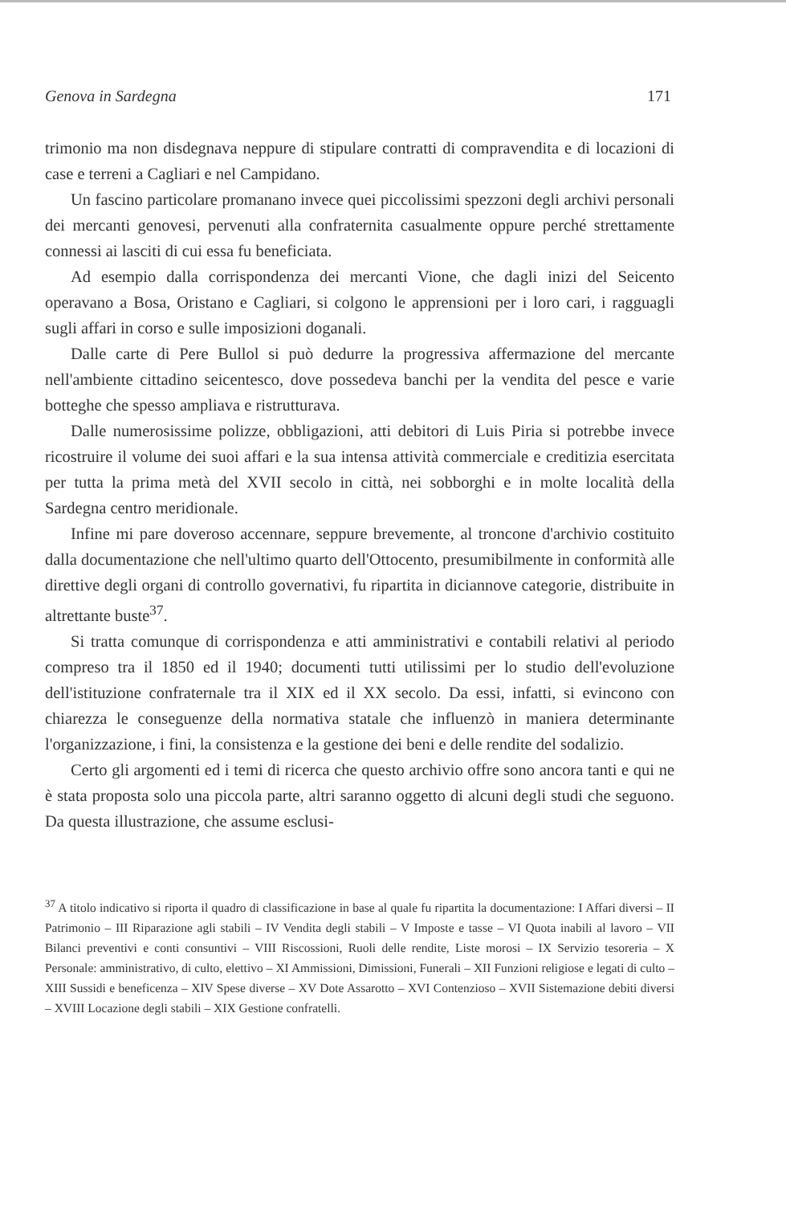Genova in Sardegna 171
trimonio ma non disdegnava neppure di stipulare contratti di compravendita e di locazioni di case e terreni a Cagliari e nel Campidano.
Un fascino particolare promanano invece quei piccolissimi spezzoni degli archivi personali dei mercanti genovesi, pervenuti alla confraternita casualmente oppure perché strettamente connessi ai lasciti di cui essa fu beneficiata.
Ad esempio dalla corrispondenza dei mercanti Vione, che dagli inizi del Seicento operavano a Bosa, Oristano e Cagliari, si colgono le apprensioni per i loro cari, i ragguagli sugli affari in corso e sulle imposizioni doganali.
Dalle carte di Pere Bullol si può dedurre la progressiva affermazione del mercante nell'ambiente cittadino seicentesco, dove possedeva banchi per la vendita del pesce e varie botteghe che spesso ampliava e ristrutturava.
Dalle numerosissime polizze, obbligazioni, atti debitori di Luis Piria si potrebbe invece ricostruire il volume dei suoi affari e la sua intensa attività commerciale e creditizia esercitata per tutta la prima metà del XVII secolo in città, nei sobborghi e in molte località della Sardegna centro meridionale.
Infine mi pare doveroso accennare, seppure brevemente, al troncone d'archivio costituito dalla documentazione che nell'ultimo quarto dell'Ottocento, presumibilmente in conformità alle direttive degli organi di controllo governativi, fu ripartita in diciannove categorie, distribuite in altrettante buste<sup>37</sup>.
Si tratta comunque di corrispondenza e atti amministrativi e contabili relativi al periodo compreso tra il 1850 ed il 1940; documenti tutti utilissimi per lo studio dell'evoluzione dell'istituzione confraternale tra il XIX ed il XX secolo. Da essi, infatti, si evincono con chiarezza le conseguenze della normativa statale che influenzò in maniera determinante l'organizzazione, i fini, la consistenza e la gestione dei beni e delle rendite del sodalizio.
Certo gli argomenti ed i temi di ricerca che questo archivio offre sono ancora tanti e qui ne è stata proposta solo una piccola parte, altri saranno oggetto di alcuni degli studi che seguono. Da questa illustrazione, che assume esclusi-
<sup>37</sup> A titolo indicativo si riporta il quadro di classificazione in base al quale fu ripartita la documentazione: I Affari diversi – II Patrimonio – III Riparazione agli stabili – IV Vendita degli stabili – V Imposte e tasse – VI Quota inabili al lavoro – VII Bilanci preventivi e conti consuntivi – VIII Riscossioni, Ruoli delle rendite, Liste morosi – IX Servizio tesoreria – X Personale: amministrativo, di culto, elettivo – XI Ammissioni, Dimissioni, Funerali – XII Funzioni religiose e legati di culto – XIII Sussidi e beneficenza – XIV Spese diverse – XV Dote Assarotto – XVI Contenzioso – XVII Sistemazione debiti diversi – XVIII Locazione degli stabili – XIX Gestione confratelli.